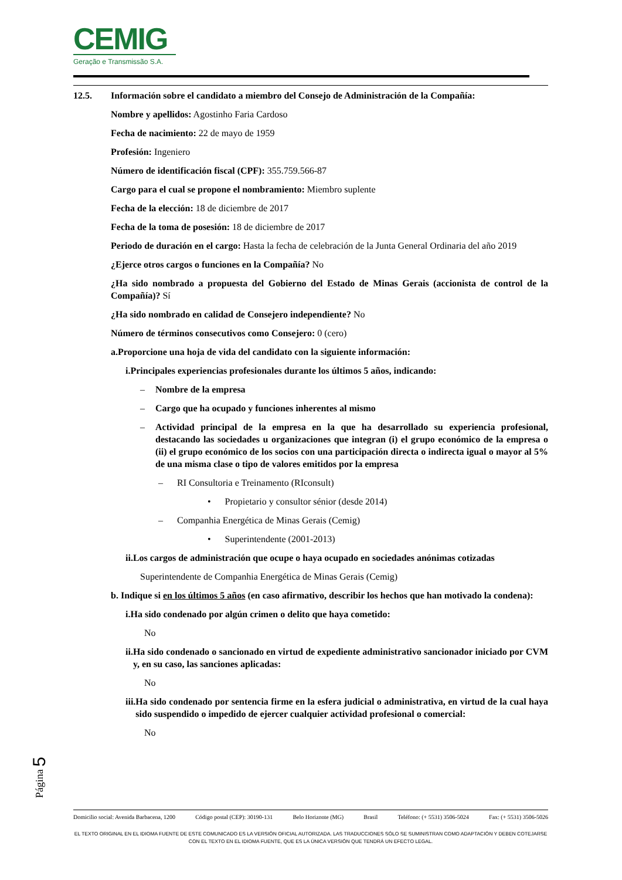CEMIG
Geração e Transmissão S.A.
12.5. Información sobre el candidato a miembro del Consejo de Administración de la Compañía:
Nombre y apellidos: Agostinho Faria Cardoso
Fecha de nacimiento: 22 de mayo de 1959
Profesión: Ingeniero
Número de identificación fiscal (CPF): 355.759.566-87
Cargo para el cual se propone el nombramiento: Miembro suplente
Fecha de la elección: 18 de diciembre de 2017
Fecha de la toma de posesión: 18 de diciembre de 2017
Periodo de duración en el cargo: Hasta la fecha de celebración de la Junta General Ordinaria del año 2019
¿Ejerce otros cargos o funciones en la Compañía? No
¿Ha sido nombrado a propuesta del Gobierno del Estado de Minas Gerais (accionista de control de la Compañía)? Sí
¿Ha sido nombrado en calidad de Consejero independiente? No
Número de términos consecutivos como Consejero: 0 (cero)
a. Proporcione una hoja de vida del candidato con la siguiente información:
i. Principales experiencias profesionales durante los últimos 5 años, indicando:
– Nombre de la empresa
– Cargo que ha ocupado y funciones inherentes al mismo
– Actividad principal de la empresa en la que ha desarrollado su experiencia profesional, destacando las sociedades u organizaciones que integran (i) el grupo económico de la empresa o (ii) el grupo económico de los socios con una participación directa o indirecta igual o mayor al 5% de una misma clase o tipo de valores emitidos por la empresa
– RI Consultoria e Treinamento (RIconsult)
• Propietario y consultor sénior (desde 2014)
– Companhia Energética de Minas Gerais (Cemig)
• Superintendente (2001-2013)
ii. Los cargos de administración que ocupe o haya ocupado en sociedades anónimas cotizadas
Superintendente de Companhia Energética de Minas Gerais (Cemig)
b. Indique si en los últimos 5 años (en caso afirmativo, describir los hechos que han motivado la condena):
i. Ha sido condenado por algún crimen o delito que haya cometido:
No
ii. Ha sido condenado o sancionado en virtud de expediente administrativo sancionador iniciado por CVM y, en su caso, las sanciones aplicadas:
No
iii. Ha sido condenado por sentencia firme en la esfera judicial o administrativa, en virtud de la cual haya sido suspendido o impedido de ejercer cualquier actividad profesional o comercial:
No
Página 5
Domicilio social: Avenida Barbacena, 1200 Código postal (CEP): 30190-131 Belo Horizonte (MG) Brasil Teléfono: (+ 5531) 3506-5024 Fax: (+ 5531) 3506-5026
EL TEXTO ORIGINAL EN EL IDIOMA FUENTE DE ESTE COMUNICADO ES LA VERSIÓN OFICIAL AUTORIZADA. LAS TRADUCCIONES SÓLO SE SUMINISTRAN COMO ADAPTACIÓN Y DEBEN COTEJARSE CON EL TEXTO EN EL IDIOMA FUENTE, QUE ES LA ÚNICA VERSIÓN QUE TENDRÁ UN EFECTO LEGAL.